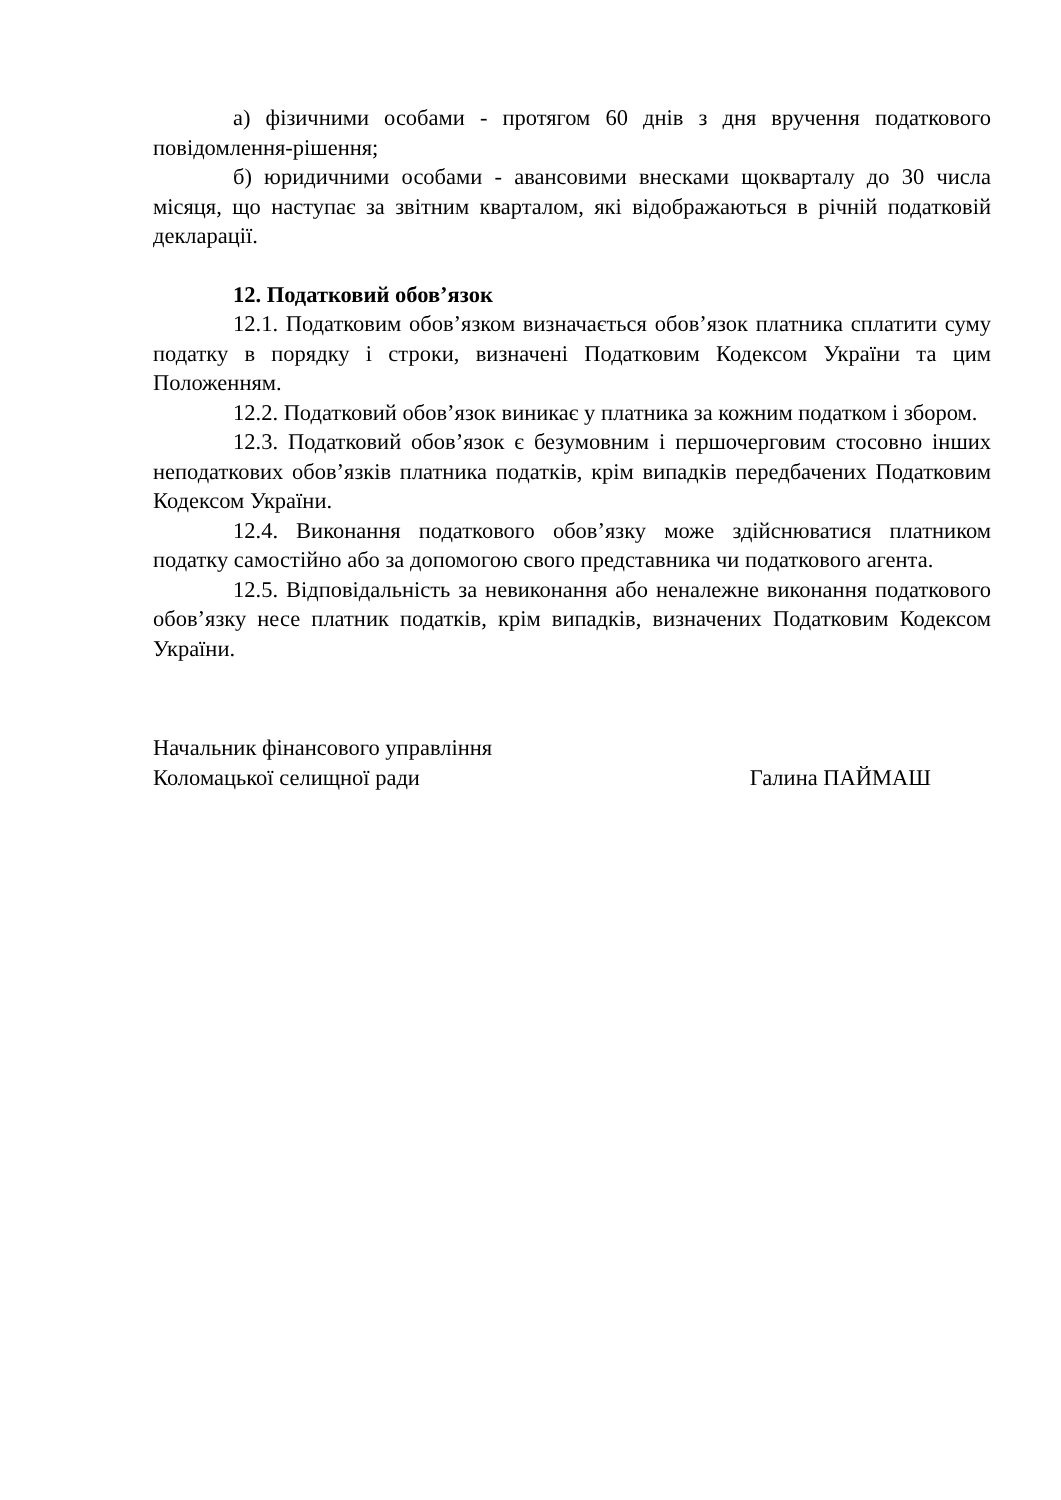а) фізичними особами - протягом 60 днів з дня вручення податкового повідомлення-рішення;
б) юридичними особами - авансовими внесками щокварталу до 30 числа місяця, що наступає за звітним кварталом, які відображаються в річній податковій декларації.
12. Податковий обов’язок
12.1. Податковим обов’язком визначається обов’язок платника сплатити суму податку в порядку і строки, визначені Податковим Кодексом України та цим Положенням.
12.2. Податковий обов’язок виникає у платника за кожним податком і збором.
12.3. Податковий обов’язок є безумовним і першочерговим стосовно інших неподаткових обов’язків платника податків, крім випадків передбачених Податковим Кодексом України.
12.4. Виконання податкового обов’язку може здійснюватися платником податку самостійно або за допомогою свого представника чи податкового агента.
12.5. Відповідальність за невиконання або неналежне виконання податкового обов’язку несе платник податків, крім випадків, визначених Податковим Кодексом України.
Начальник фінансового управління
Коломацької селищної ради
Галина ПАЙМАШ